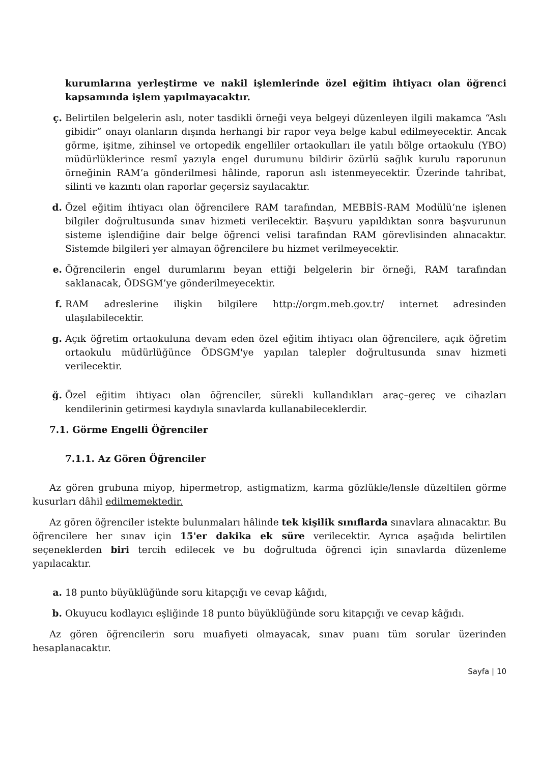kurumlarına yerleştirme ve nakil işlemlerinde özel eğitim ihtiyacı olan öğrenci kapsamında işlem yapılmayacaktır.
ç. Belirtilen belgelerin aslı, noter tasdikli örneği veya belgeyi düzenleyen ilgili makamca “Aslı gibidir” onayı olanların dışında herhangi bir rapor veya belge kabul edilmeyecektir. Ancak görme, işitme, zihinsel ve ortopedik engelliler ortaokulları ile yatılı bölge ortaokulu (YBO) müdürlüklerince resmî yazıyla engel durumunu bildirir özürlü sağlık kurulu raporunun örneğinin RAM’a gönderilmesi hâlinde, raporun aslı istenmeyecektir. Üzerinde tahribat, silinti ve kazıntı olan raporlar geçersiz sayılacaktır.
d. Özel eğitim ihtiyacı olan öğrencilere RAM tarafından, MEBBİS-RAM Modülü’ne işlenen bilgiler doğrultusunda sınav hizmeti verilecektir. Başvuru yapıldıktan sonra başvurunun sisteme işlendiğine dair belge öğrenci velisi tarafından RAM görevlisinden alınacaktır. Sistemde bilgileri yer almayan öğrencilere bu hizmet verilmeyecektir.
e. Öğrencilerin engel durumlarını beyan ettiği belgelerin bir örneği, RAM tarafından saklanacak, ÖDSGM’ye gönderilmeyecektir.
f. RAM adreslerine ilişkin bilgilere http://orgm.meb.gov.tr/ internet adresinden ulaşılabilecektir.
g. Açık öğretim ortaokuluna devam eden özel eğitim ihtiyacı olan öğrencilere, açık öğretim ortaokulu müdürlüğünce ÖDSGM'ye yapılan talepler doğrultusunda sınav hizmeti verilecektir.
ğ. Özel eğitim ihtiyacı olan öğrenciler, sürekli kullandıkları araç–gereç ve cihazları kendilerinin getirmesi kaydıyla sınavlarda kullanabileceklerdir.
7.1. Görme Engelli Öğrenciler
7.1.1. Az Gören Öğrenciler
Az gören grubuna miyop, hipermetrop, astigmatizm, karma gözlükle/lensle düzeltilen görme kusurları dâhil edilmemektedir.
Az gören öğrenciler istekte bulunmaları hâlinde tek kişilik sınıflarda sınavlara alınacaktır. Bu öğrencilere her sınav için 15'er dakika ek süre verilecektir. Ayrıca aşağıda belirtilen seçeneklerden biri tercih edilecek ve bu doğrultuda öğrenci için sınavlarda düzenleme yapılacaktır.
a. 18 punto büyüklüğünde soru kitapçığı ve cevap kâğıdı,
b. Okuyucu kodlayıcı eşliğinde 18 punto büyüklüğünde soru kitapçığı ve cevap kâğıdı.
Az gören öğrencilerin soru muafiyeti olmayacak, sınav puanı tüm sorular üzerinden hesaplanacaktır.
Sayfa | 10